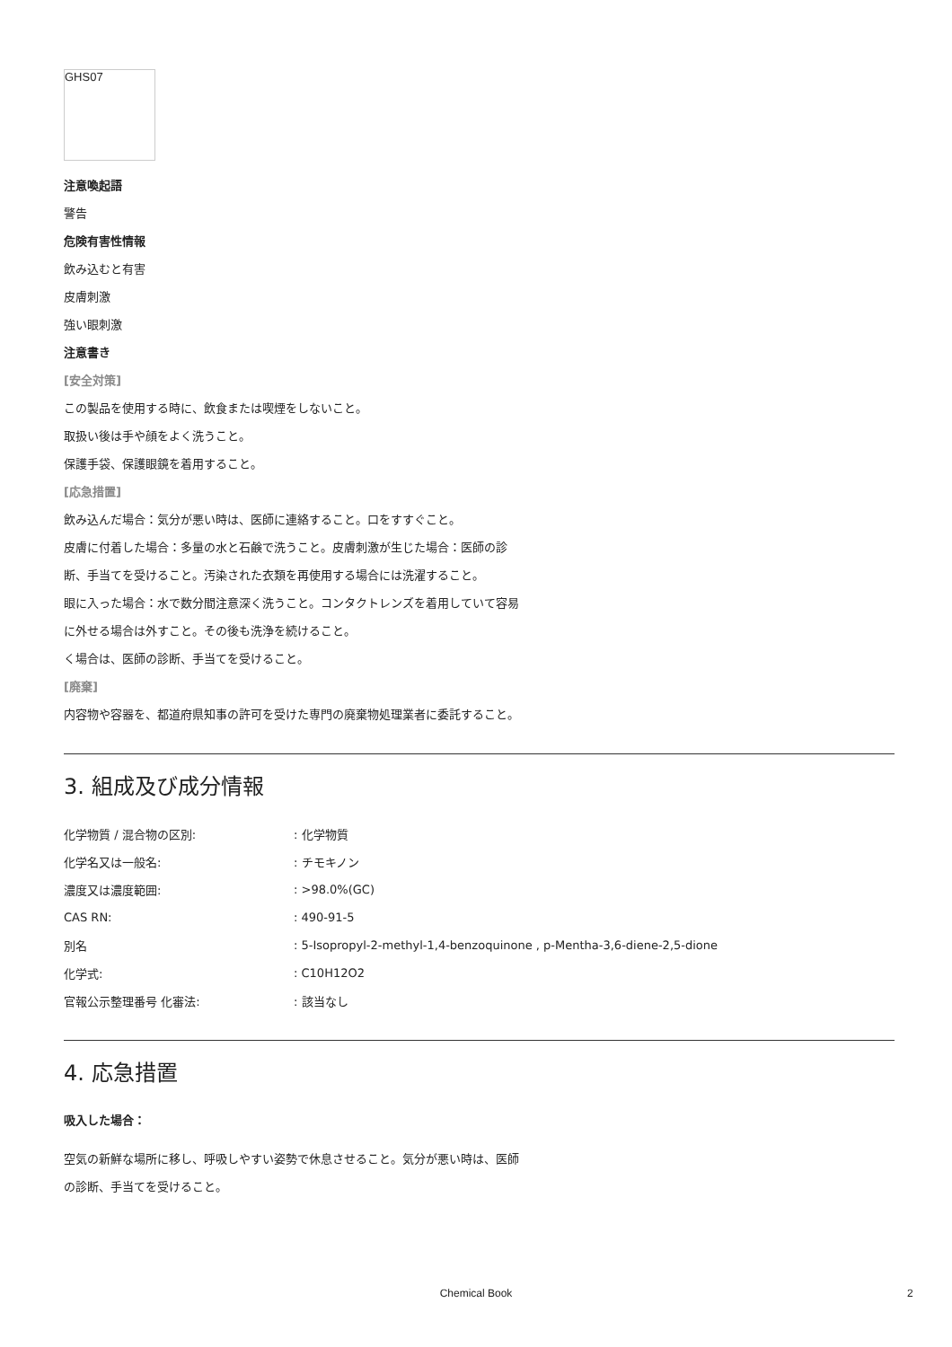GHS07
注意喚起語
警告
危険有害性情報
飲み込むと有害
皮膚刺激
強い眼刺激
注意書き
[安全対策]
この製品を使用する時に、飲食または喫煙をしないこと。
取扱い後は手や顔をよく洗うこと。
保護手袋、保護眼鏡を着用すること。
[応急措置]
飲み込んだ場合：気分が悪い時は、医師に連絡すること。口をすすぐこと。
皮膚に付着した場合：多量の水と石鹸で洗うこと。皮膚刺激が生じた場合：医師の診断、手当てを受けること。汚染された衣類を再使用する場合には洗濯すること。
眼に入った場合：水で数分間注意深く洗うこと。コンタクトレンズを着用していて容易に外せる場合は外すこと。その後も洗浄を続けること。
く場合は、医師の診断、手当てを受けること。
[廃棄]
内容物や容器を、都道府県知事の許可を受けた専門の廃棄物処理業者に委託すること。
3. 組成及び成分情報
| 化学物質 / 混合物の区別: | : 化学物質 |
| 化学名又は一般名: | : チモキノン |
| 濃度又は濃度範囲: | : >98.0%(GC) |
| CAS RN: | : 490-91-5 |
| 別名 | : 5-Isopropyl-2-methyl-1,4-benzoquinone , p-Mentha-3,6-diene-2,5-dione |
| 化学式: | : C10H12O2 |
| 官報公示整理番号 化審法: | : 該当なし |
4. 応急措置
吸入した場合：
空気の新鮮な場所に移し、呼吸しやすい姿勢で休息させること。気分が悪い時は、医師の診断、手当てを受けること。
Chemical Book 2